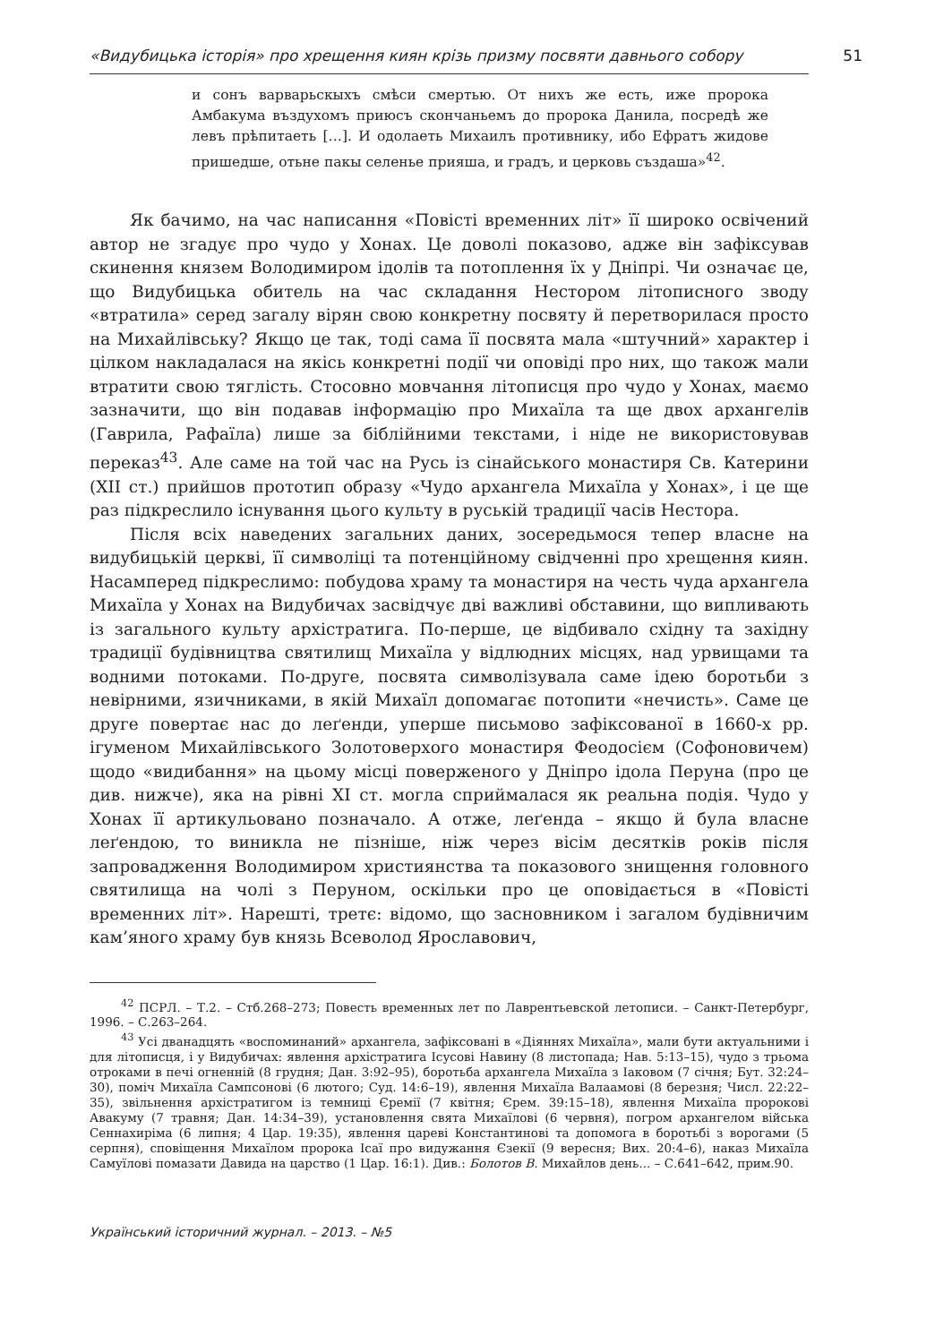«Видубицька історія» про хрещення киян крізь призму посвяти давнього собору 51
и сонъ варварьскыхъ смѣси смертью. От нихъ же есть, иже пророка Амбакума въздухомъ приюсъ скончаньемъ до пророка Данила, посредѣ же левъ прѣпитаеть […]. И одолаеть Михаилъ противнику, ибо Ефратъ жидове пришедше, отьне пакы селенье прияша, и градъ, и церковь създаша»<sup>42</sup>.
Як бачимо, на час написання «Повісті временних літ» її широко освічений автор не згадує про чудо у Хонах. Це доволі показово, адже він зафіксував скинення князем Володимиром ідолів та потоплення їх у Дніпрі. Чи означає це, що Видубицька обитель на час складання Нестором літописного зводу «втратила» серед загалу вірян свою конкретну посвяту й перетворилася просто на Михайлівську? Якщо це так, тоді сама її посвята мала «штучний» характер і цілком накладалася на якісь конкретні події чи оповіді про них, що також мали втратити свою тяглість. Стосовно мовчання літописця про чудо у Хонах, маємо зазначити, що він подавав інформацію про Михаїла та ще двох архангелів (Гаврила, Рафаїла) лише за біблійними текстами, і ніде не використовував переказ<sup>43</sup>. Але саме на той час на Русь із сінайського монастиря Св. Катерини (XII ст.) прийшов прототип образу «Чудо архангела Михаїла у Хонах», і це ще раз підкреслило існування цього культу в руській традиції часів Нестора.
Після всіх наведених загальних даних, зосередьмося тепер власне на видубицькій церкві, її символіці та потенційному свідченні про хрещення киян. Насамперед підкреслимо: побудова храму та монастиря на честь чуда архангела Михаїла у Хонах на Видубичах засвідчує дві важливі обставини, що випливають із загального культу архістратига. По-перше, це відбивало східну та західну традиції будівництва святилищ Михаїла у відлюдних місцях, над урвищами та водними потоками. По-друге, посвята символізувала саме ідею боротьби з невірними, язичниками, в якій Михаїл допомагає потопити «нечисть». Саме це друге повертає нас до леґенди, уперше письмово зафіксованої в 1660-х рр. ігуменом Михайлівського Золотоверхого монастиря Феодосієм (Софоновичем) щодо «видибання» на цьому місці поверженого у Дніпро ідола Перуна (про це див. нижче), яка на рівні XI ст. могла сприймалася як реальна подія. Чудо у Хонах її артикульовано позначало. А отже, леґенда – якщо й була власне леґендою, то виникла не пізніше, ніж через вісім десятків років після запровадження Володимиром християнства та показового знищення головного святилища на чолі з Перуном, оскільки про це оповідається в «Повісті временних літ». Нарешті, третє: відомо, що засновником і загалом будівничим кам’яного храму був князь Всеволод Ярославович,
<sup>42</sup> ПСРЛ. – Т.2. – Стб.268–273; Повесть временных лет по Лаврентьевской летописи. – Санкт-Петербург, 1996. – С.263–264.
<sup>43</sup> Усі дванадцять «воспоминаний» архангела, зафіксовані в «Діяннях Михаїла», мали бути актуальними і для літописця, і у Видубичах: явлення архістратига Ісусові Навину (8 листопада; Нав. 5:13–15), чудо з трьома отроками в печі огненній (8 грудня; Дан. 3:92–95), боротьба архангела Михаїла з Іаковом (7 січня; Бут. 32:24–30), поміч Михаїла Сампсонові (6 лютого; Суд. 14:6–19), явлення Михаїла Валаамові (8 березня; Числ. 22:22–35), звільнення архістратигом із темниці Єремії (7 квітня; Єрем. 39:15–18), явлення Михаїла пророкові Авакуму (7 травня; Дан. 14:34–39), установлення свята Михаїлові (6 червня), погром архангелом війська Сеннахиріма (6 липня; 4 Цар. 19:35), явлення цареві Константинові та допомога в боротьбі з ворогами (5 серпня), сповіщення Михаїлом пророка Ісаї про видужання Єзекії (9 вересня; Вих. 20:4–6), наказ Михаїла Самуїлові помазати Давида на царство (1 Цар. 16:1). Див.: Болотов В. Михайлов день... – С.641–642, прим.90.
Український історичний журнал. – 2013. – №5